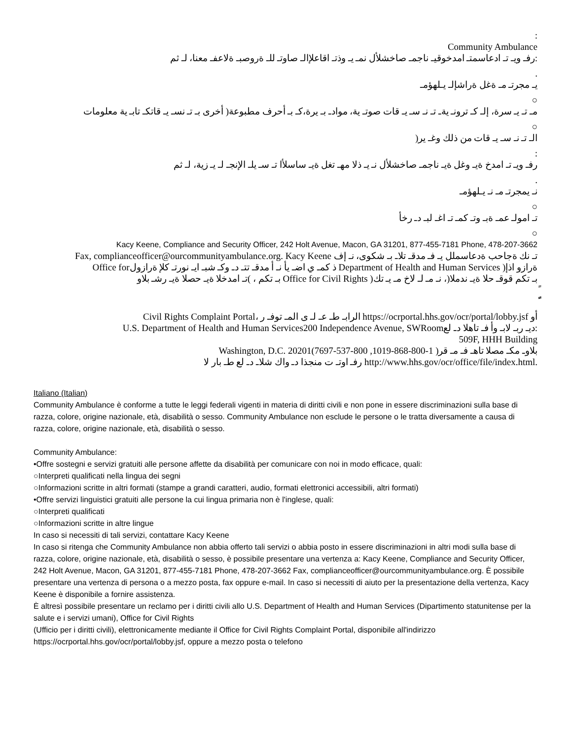:
Community Ambulance
رفـ ويـ تـ ادعاسمتـ امدخوقيـ ناجمـ صاخشلأل نمـ يـ وذتـ اقاعلإالـ صاوتـ للـ ةروصبـ ةلاعفـ معنا، لـ ثم:
.
يـ مجرتـ مـ ةغل ةراشإلـ يـلهؤمـ
○
مـ تـ يـ سرة، إلـ كـ ترونـ يةـ تـ نـ سـ يـ قات صوتـ ية، موادـ بـ يرة،كـ بـ أحرف مطبوعة( أخرى بـ تـ نسـ يـ قاتكـ تابـ ية معلومات
○
)الـ تـ نـ سـ يـ قات من ذلك وغـ ير
:
رفـ ويـ تـ امدخ ةيـ وغل ةيـ ناجمـ صاخشلأل نـ يـ ذلا مهـ تغل ةيـ ساسلأا تـ سـ يلـ الإنجـ لـ يـ زية، لـ ثم
.
نـ يمجرتـ مـ نـ يـلهؤمـ
○
تـ امولـ عمـ ةبـ وتـ كمـ تـ اغـ لبـ دـ رخأ
○
Kacy Keene, Compliance and Security Officer, 242 Holt Avenue, Macon, GA 31201, 877-455-7181 Phone, 478-207-3662
Fax, complianceofficer@ourcommunityambulance.org. Kacy Keene تـ نك ةجاحب ةدعاسملل يـ فـ مدقـ تلاـ بـ شكوى، نـ إف
Office forذ كمـ ي اضـ يأ نـ أ مدقـ تتـ دـ وكـ شبـ ايـ نورتـ كلإ ةرازول Department of Health and Human Services )ةرازو اذإ
تـ امدخلا ةيـ حصلا ةيـ رشـ بلاو( ، بـ تكم Office for Civil Rights )بـ تكم قوقـ حلا ةيـ ندملا(، نـ مـ لـ لاخ مـ يـ تك
ً
ًًً
Civil Rights Complaint Portal، الرابـ طـ عـ لـ ى المـ توفـ ر https://ocrportal.hhs.gov/ocr/portal/lobby.jsf أو
U.S. Department of Health and Human Services200 Independence Avenue, SWRoomديـ ربـ لابـ وأ فـ تاهلا دـ لع:
509F, HHH Building
Washington, D.C. 20201(بلاوـ مكـ مصلا تاهـ فـ مـ قر( 1-800-868-1019, 800-537-7697
رفـ اوتـ ت منجذا دـ واك شلاـ دـ لع طـ بار لا http://www.hhs.gov/ocr/office/file/index.html.
Italiano (Italian)
Community Ambulance è conforme a tutte le leggi federali vigenti in materia di diritti civili e non pone in essere discriminazioni sulla base di razza, colore, origine nazionale, età, disabilità o sesso. Community Ambulance non esclude le persone o le tratta diversamente a causa di razza, colore, origine nazionale, età, disabilità o sesso.
Community Ambulance:
•Offre sostegni e servizi gratuiti alle persone affette da disabilità per comunicare con noi in modo efficace, quali:
○Interpreti qualificati nella lingua dei segni
○Informazioni scritte in altri formati (stampe a grandi caratteri, audio, formati elettronici accessibili, altri formati)
•Offre servizi linguistici gratuiti alle persone la cui lingua primaria non è l'inglese, quali:
○Interpreti qualificati
○Informazioni scritte in altre lingue
In caso si necessiti di tali servizi, contattare Kacy Keene
In caso si ritenga che Community Ambulance non abbia offerto tali servizi o abbia posto in essere discriminazioni in altri modi sulla base di razza, colore, origine nazionale, età, disabilità o sesso, è possibile presentare una vertenza a: Kacy Keene, Compliance and Security Officer, 242 Holt Avenue, Macon, GA 31201, 877-455-7181 Phone, 478-207-3662 Fax, complianceofficer@ourcommunityambulance.org. È possibile presentare una vertenza di persona o a mezzo posta, fax oppure e-mail. In caso si necessiti di aiuto per la presentazione della vertenza, Kacy Keene è disponibile a fornire assistenza.
È altresì possibile presentare un reclamo per i diritti civili allo U.S. Department of Health and Human Services (Dipartimento statunitense per la salute e i servizi umani), Office for Civil Rights
(Ufficio per i diritti civili), elettronicamente mediante il Office for Civil Rights Complaint Portal, disponibile all'indirizzo https://ocrportal.hhs.gov/ocr/portal/lobby.jsf, oppure a mezzo posta o telefono